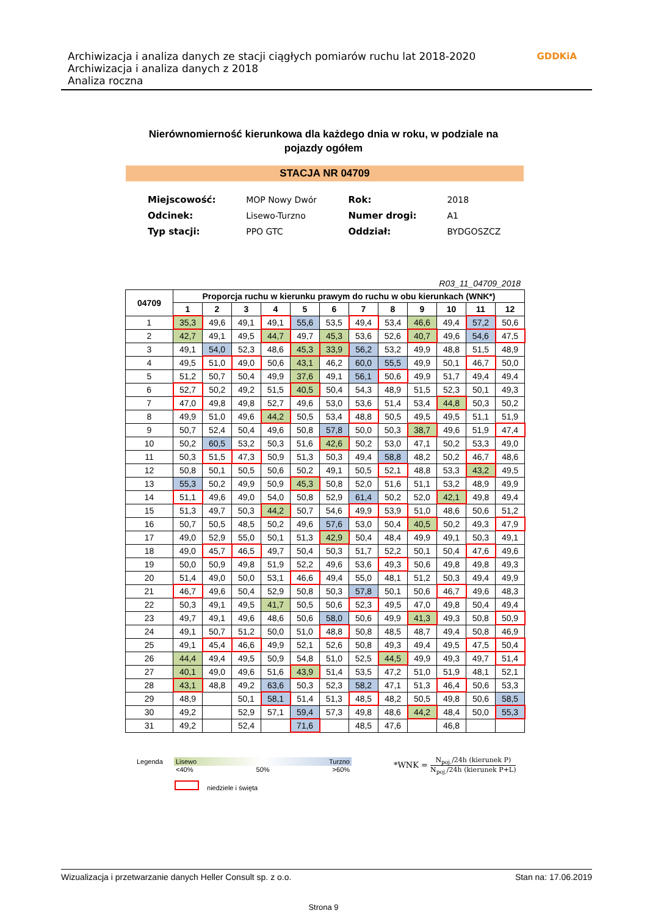Archiwizacja i analiza danych ze stacji ciągłych pomiarów ruchu lat 2018-2020
Archiwizacja i analiza danych z 2018
Analiza roczna
GDDKiA
Nierównomierność kierunkowa dla każdego dnia w roku, w podziale na
pojazdy ogółem
STACJA NR 04709
| Miejscowość: | MOP Nowy Dwór | Rok: | 2018 |
| Odcinek: | Lisewo-Turzno | Numer drogi: | A1 |
| Typ stacji: | PPO GTC | Oddział: | BYDGOSZCZ |
R03_11_04709_2018
| 04709 | Proporcja ruchu w kierunku prawym do ruchu w obu kierunkach (WNK*) | | | | | | | | | | | |
| --- | --- | --- | --- | --- | --- | --- | --- | --- | --- | --- | --- | --- |
| | 1 | 2 | 3 | 4 | 5 | 6 | 7 | 8 | 9 | 10 | 11 | 12 |
| 1 | 35,3 | 49,6 | 49,1 | 49,1 | 55,6 | 53,5 | 49,4 | 53,4 | 46,6 | 49,4 | 57,2 | 50,6 |
| 2 | 42,7 | 49,1 | 49,5 | 44,7 | 49,7 | 45,3 | 53,6 | 52,6 | 40,7 | 49,6 | 54,6 | 47,5 |
| 3 | 49,1 | 54,0 | 52,3 | 48,6 | 45,3 | 33,9 | 56,2 | 53,2 | 49,9 | 48,8 | 51,5 | 48,9 |
| 4 | 49,5 | 51,0 | 49,0 | 50,6 | 43,1 | 46,2 | 60,0 | 55,5 | 49,9 | 50,1 | 46,7 | 50,0 |
| 5 | 51,2 | 50,7 | 50,4 | 49,9 | 37,6 | 49,1 | 56,1 | 50,6 | 49,9 | 51,7 | 49,4 | 49,4 |
| 6 | 52,7 | 50,2 | 49,2 | 51,5 | 40,5 | 50,4 | 54,3 | 48,9 | 51,5 | 52,3 | 50,1 | 49,3 |
| 7 | 47,0 | 49,8 | 49,8 | 52,7 | 49,6 | 53,0 | 53,6 | 51,4 | 53,4 | 44,8 | 50,3 | 50,2 |
| 8 | 49,9 | 51,0 | 49,6 | 44,2 | 50,5 | 53,4 | 48,8 | 50,5 | 49,5 | 49,5 | 51,1 | 51,9 |
| 9 | 50,7 | 52,4 | 50,4 | 49,6 | 50,8 | 57,8 | 50,0 | 50,3 | 38,7 | 49,6 | 51,9 | 47,4 |
| 10 | 50,2 | 60,5 | 53,2 | 50,3 | 51,6 | 42,6 | 50,2 | 53,0 | 47,1 | 50,2 | 53,3 | 49,0 |
| 11 | 50,3 | 51,5 | 47,3 | 50,9 | 51,3 | 50,3 | 49,4 | 58,8 | 48,2 | 50,2 | 46,7 | 48,6 |
| 12 | 50,8 | 50,1 | 50,5 | 50,6 | 50,2 | 49,1 | 50,5 | 52,1 | 48,8 | 53,3 | 43,2 | 49,5 |
| 13 | 55,3 | 50,2 | 49,9 | 50,9 | 45,3 | 50,8 | 52,0 | 51,6 | 51,1 | 53,2 | 48,9 | 49,9 |
| 14 | 51,1 | 49,6 | 49,0 | 54,0 | 50,8 | 52,9 | 61,4 | 50,2 | 52,0 | 42,1 | 49,8 | 49,4 |
| 15 | 51,3 | 49,7 | 50,3 | 44,2 | 50,7 | 54,6 | 49,9 | 53,9 | 51,0 | 48,6 | 50,6 | 51,2 |
| 16 | 50,7 | 50,5 | 48,5 | 50,2 | 49,6 | 57,6 | 53,0 | 50,4 | 40,5 | 50,2 | 49,3 | 47,9 |
| 17 | 49,0 | 52,9 | 55,0 | 50,1 | 51,3 | 42,9 | 50,4 | 48,4 | 49,9 | 49,1 | 50,3 | 49,1 |
| 18 | 49,0 | 45,7 | 46,5 | 49,7 | 50,4 | 50,3 | 51,7 | 52,2 | 50,1 | 50,4 | 47,6 | 49,6 |
| 19 | 50,0 | 50,9 | 49,8 | 51,9 | 52,2 | 49,6 | 53,6 | 49,3 | 50,6 | 49,8 | 49,8 | 49,3 |
| 20 | 51,4 | 49,0 | 50,0 | 53,1 | 46,6 | 49,4 | 55,0 | 48,1 | 51,2 | 50,3 | 49,4 | 49,9 |
| 21 | 46,7 | 49,6 | 50,4 | 52,9 | 50,8 | 50,3 | 57,8 | 50,1 | 50,6 | 46,7 | 49,6 | 48,3 |
| 22 | 50,3 | 49,1 | 49,5 | 41,7 | 50,5 | 50,6 | 52,3 | 49,5 | 47,0 | 49,8 | 50,4 | 49,4 |
| 23 | 49,7 | 49,1 | 49,6 | 48,6 | 50,6 | 58,0 | 50,6 | 49,9 | 41,3 | 49,3 | 50,8 | 50,9 |
| 24 | 49,1 | 50,7 | 51,2 | 50,0 | 51,0 | 48,8 | 50,8 | 48,5 | 48,7 | 49,4 | 50,8 | 46,9 |
| 25 | 49,1 | 45,4 | 46,6 | 49,9 | 52,1 | 52,6 | 50,8 | 49,3 | 49,4 | 49,5 | 47,5 | 50,4 |
| 26 | 44,4 | 49,4 | 49,5 | 50,9 | 54,8 | 51,0 | 52,5 | 44,5 | 49,9 | 49,3 | 49,7 | 51,4 |
| 27 | 40,1 | 49,0 | 49,6 | 51,6 | 43,9 | 51,4 | 53,5 | 47,2 | 51,0 | 51,9 | 48,1 | 52,1 |
| 28 | 43,1 | 48,8 | 49,2 | 63,6 | 50,3 | 52,3 | 58,2 | 47,1 | 51,3 | 46,4 | 50,6 | 53,3 |
| 29 | 48,9 | | 50,1 | 58,1 | 51,4 | 51,3 | 48,5 | 48,2 | 50,5 | 49,8 | 50,6 | 58,5 |
| 30 | 49,2 | | 52,9 | 57,1 | 59,4 | 57,3 | 49,8 | 48,6 | 44,2 | 48,4 | 50,0 | 55,3 |
| 31 | 49,2 | | 52,4 | | 71,6 | | 48,5 | 47,6 | | 46,8 | | |
Legenda Lisewo Turzno
<40% 50% >60%
niedziele i święta
*WNK = N<sub>poj.</sub>/24h (kierunek P) N<sub>poj.</sub>/24h (kierunek P+L)
Wizualizacja i przetwarzanie danych Heller Consult sp. z o.o. Stan na: 17.06.2019
Strona 9